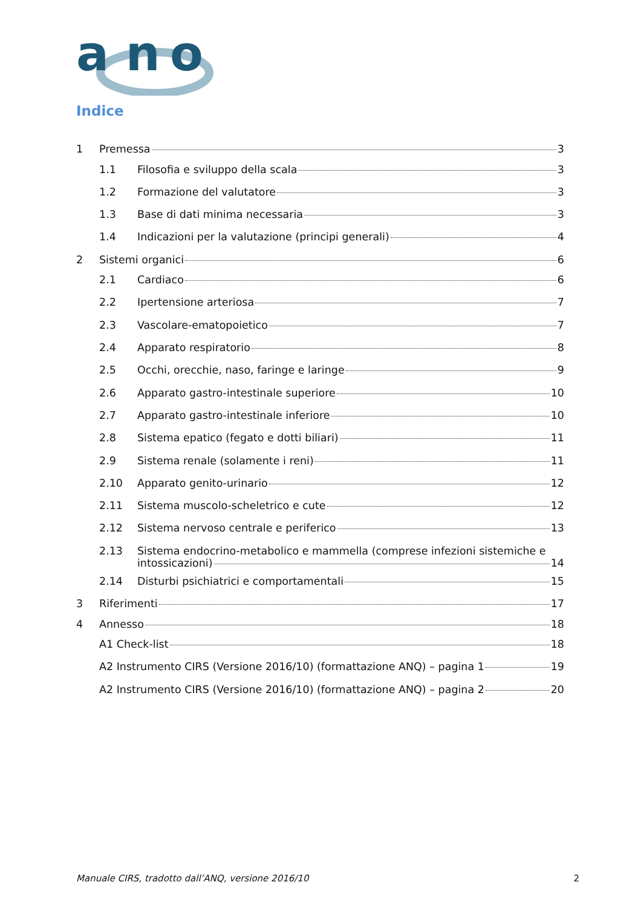a n
o
Indice
1 Premessa 3
1.1 Filosofia e sviluppo della scala 3
1.2 Formazione del valutatore 3
1.3 Base di dati minima necessaria 3
1.4 Indicazioni per la valutazione (principi generali) 4
2 Sistemi organici 6
2.1 Cardiaco 6
2.2 Ipertensione arteriosa 7
2.3 Vascolare-ematopoietico 7
2.4 Apparato respiratorio 8
2.5 Occhi, orecchie, naso, faringe e laringe 9
2.6 Apparato gastro-intestinale superiore 10
2.7 Apparato gastro-intestinale inferiore 10
2.8 Sistema epatico (fegato e dotti biliari) 11
2.9 Sistema renale (solamente i reni) 11
2.10 Apparato genito-urinario 12
2.11 Sistema muscolo-scheletrico e cute 12
2.12 Sistema nervoso centrale e periferico 13
2.13 Sistema endocrino-metabolico e mammella (comprese infezioni sistemiche e
intossicazioni) 14
2.14 Disturbi psichiatrici e comportamentali 15
3 Riferimenti 17
4 Annesso 18
A1 Check-list 18
A2 Instrumento CIRS (Versione 2016/10) (formattazione ANQ) – pagina 1 19
A2 Instrumento CIRS (Versione 2016/10) (formattazione ANQ) – pagina 2 20
Manuale CIRS, tradotto dall’ANQ, versione 2016/10 2